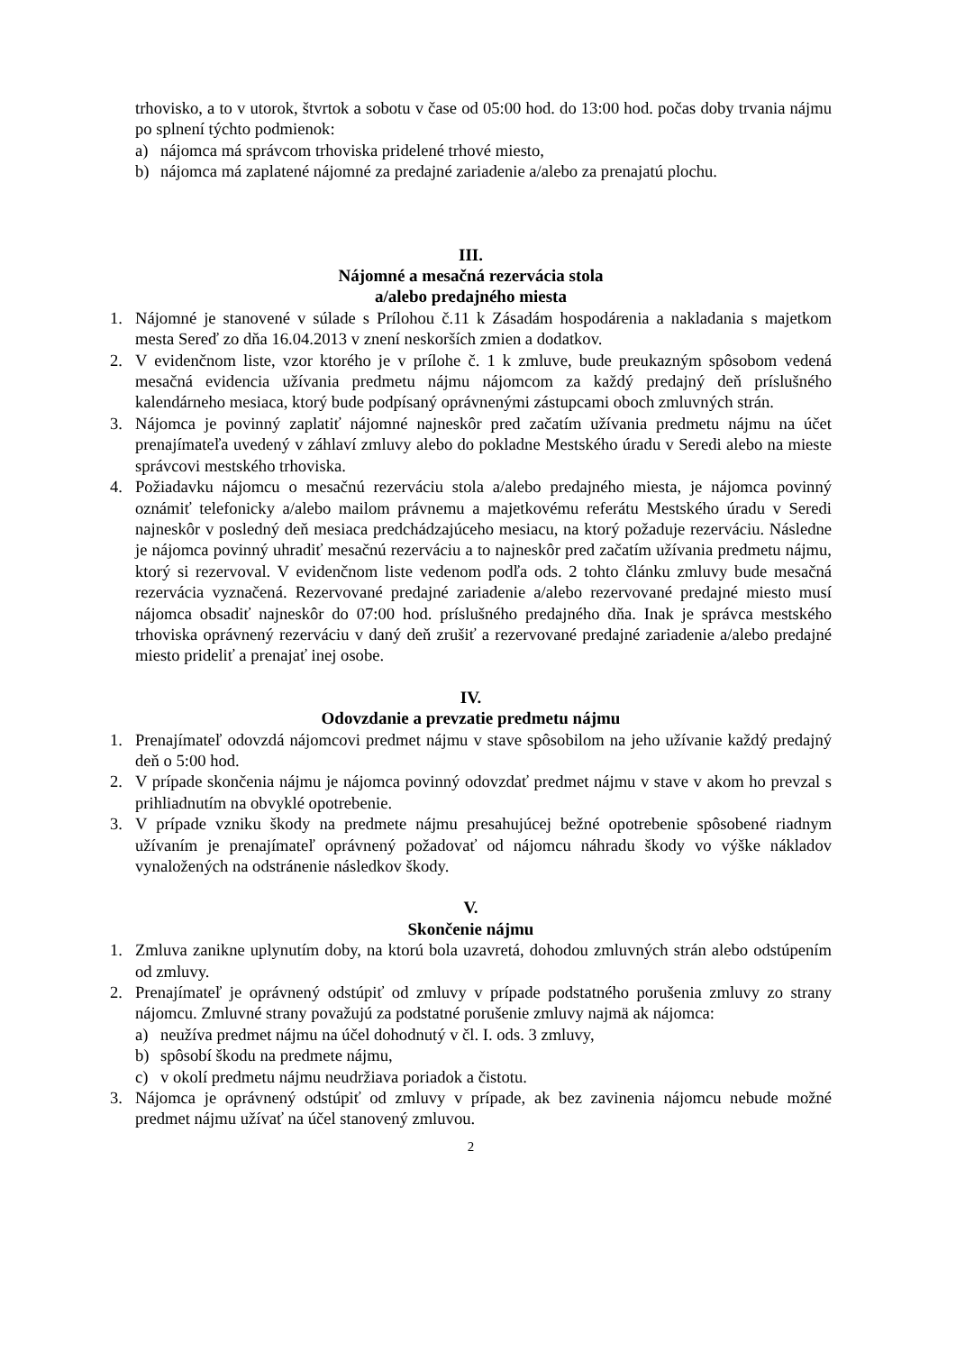trhovisko, a to v utorok, štvrtok a sobotu v čase od 05:00 hod. do 13:00 hod. počas doby trvania nájmu po splnení týchto podmienok:
a) nájomca má správcom trhoviska pridelené trhové miesto,
b) nájomca má zaplatené nájomné za predajné zariadenie a/alebo za prenajatú plochu.
III.
Nájomné a mesačná rezervácia stola
a/alebo predajného miesta
1. Nájomné je stanovené v súlade s Prílohou č.11 k Zásadám hospodárenia a nakladania s majetkom mesta Sereď zo dňa 16.04.2013 v znení neskorších zmien a dodatkov.
2. V evidenčnom liste, vzor ktorého je v prílohe č. 1 k zmluve, bude preukazným spôsobom vedená mesačná evidencia užívania predmetu nájmu nájomcom za každý predajný deň príslušného kalendárneho mesiaca, ktorý bude podpísaný oprávnenými zástupcami oboch zmluvných strán.
3. Nájomca je povinný zaplatiť nájomné najneskôr pred začatím užívania predmetu nájmu na účet prenajímateľa uvedený v záhlaví zmluvy alebo do pokladne Mestského úradu v Seredi alebo na mieste správcovi mestského trhoviska.
4. Požiadavku nájomcu o mesačnú rezerváciu stola a/alebo predajného miesta, je nájomca povinný oznámiť telefonicky a/alebo mailom právnemu a majetkovému referátu Mestského úradu v Seredi najneskôr v posledný deň mesiaca predchádzajúceho mesiacu, na ktorý požaduje rezerváciu. Následne je nájomca povinný uhradiť mesačnú rezerváciu a to najneskôr pred začatím užívania predmetu nájmu, ktorý si rezervoval. V evidenčnom liste vedenom podľa ods. 2 tohto článku zmluvy bude mesačná rezervácia vyznačená. Rezervované predajné zariadenie a/alebo rezervované predajné miesto musí nájomca obsadiť najneskôr do 07:00 hod. príslušného predajného dňa. Inak je správca mestského trhoviska oprávnený rezerváciu v daný deň zrušiť a rezervované predajné zariadenie a/alebo predajné miesto prideliť a prenajať inej osobe.
IV.
Odovzdanie a prevzatie predmetu nájmu
1. Prenajímateľ odovzdá nájomcovi predmet nájmu v stave spôsobilom na jeho užívanie každý predajný deň o 5:00 hod.
2. V prípade skončenia nájmu je nájomca povinný odovzdať predmet nájmu v stave v akom ho prevzal s prihliadnutím na obvyklé opotrebenie.
3. V prípade vzniku škody na predmete nájmu presahujúcej bežné opotrebenie spôsobené riadnym užívaním je prenajímateľ oprávnený požadovať od nájomcu náhradu škody vo výške nákladov vynaložených na odstránenie následkov škody.
V.
Skončenie nájmu
1. Zmluva zanikne uplynutím doby, na ktorú bola uzavretá, dohodou zmluvných strán alebo odstúpením od zmluvy.
2. Prenajímateľ je oprávnený odstúpiť od zmluvy v prípade podstatného porušenia zmluvy zo strany nájomcu. Zmluvné strany považujú za podstatné porušenie zmluvy najmä ak nájomca:
a) neužíva predmet nájmu na účel dohodnutý v čl. I. ods. 3 zmluvy,
b) spôsobí škodu na predmete nájmu,
c) v okolí predmetu nájmu neudržiava poriadok a čistotu.
3. Nájomca je oprávnený odstúpiť od zmluvy v prípade, ak bez zavinenia nájomcu nebude možné predmet nájmu užívať na účel stanovený zmluvou.
2